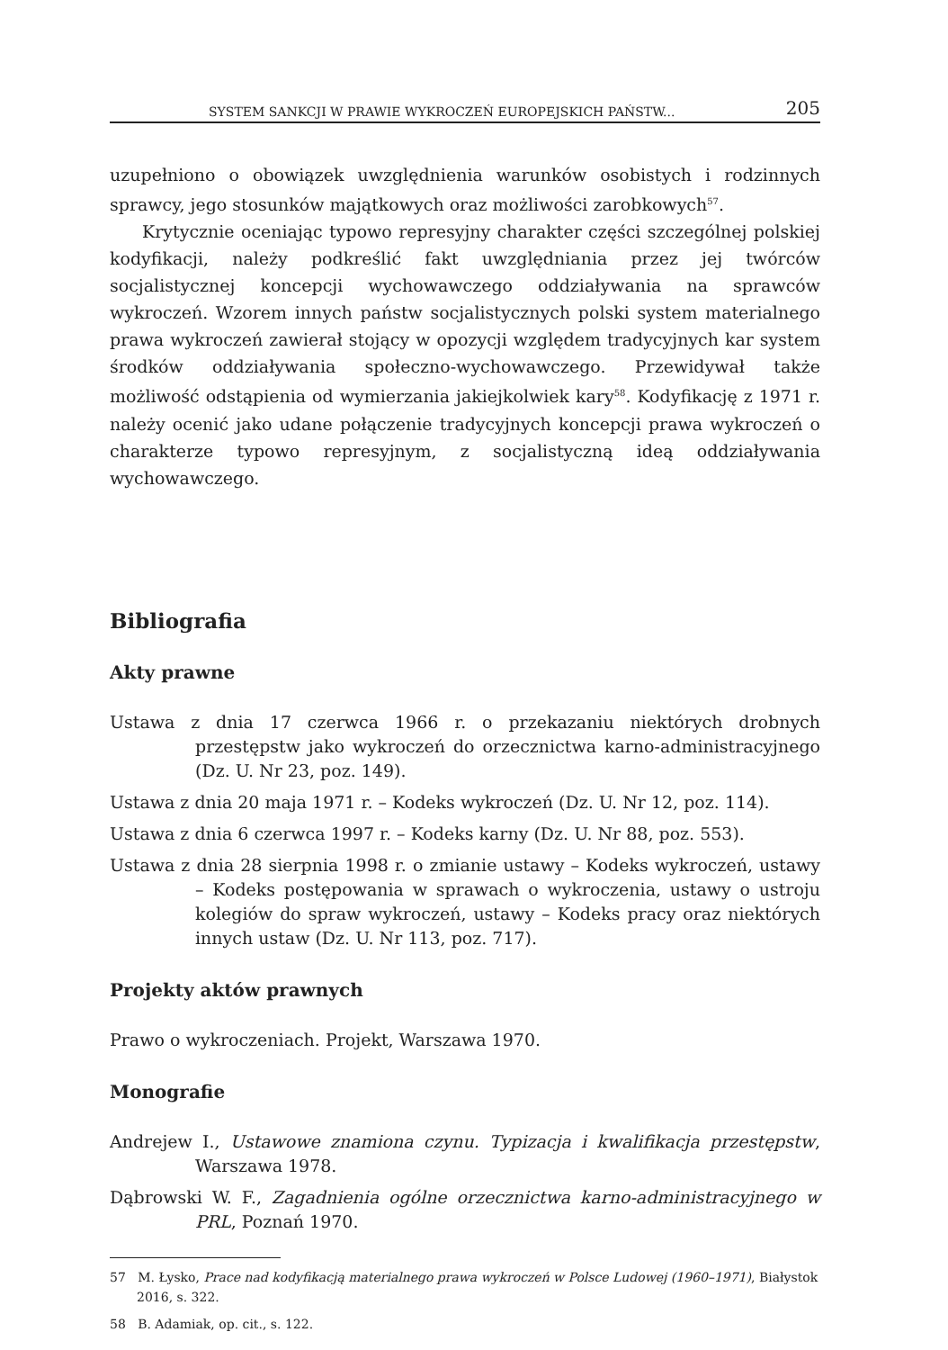SYSTEM SANKCJI W PRAWIE WYKROCZEŃ EUROPEJSKICH PAŃSTW... 205
uzupełniono o obowiązek uwzględnienia warunków osobistych i rodzinnych sprawcy, jego stosunków majątkowych oraz możliwości zarobkowych<sup>57</sup>.
Krytycznie oceniając typowo represyjny charakter części szczególnej polskiej kodyfikacji, należy podkreślić fakt uwzględniania przez jej twórców socjalistycznej koncepcji wychowawczego oddziaływania na sprawców wykroczeń. Wzorem innych państw socjalistycznych polski system materialnego prawa wykroczeń zawierał stojący w opozycji względem tradycyjnych kar system środków oddziaływania społeczno-wychowawczego. Przewidywał także możliwość odstąpienia od wymierzania jakiejkolwiek kary<sup>58</sup>. Kodyfikację z 1971 r. należy ocenić jako udane połączenie tradycyjnych koncepcji prawa wykroczeń o charakterze typowo represyjnym, z socjalistyczną ideą oddziaływania wychowawczego.
Bibliografia
Akty prawne
Ustawa z dnia 17 czerwca 1966 r. o przekazaniu niektórych drobnych przestępstw jako wykroczeń do orzecznictwa karno-administracyjnego (Dz. U. Nr 23, poz. 149).
Ustawa z dnia 20 maja 1971 r. – Kodeks wykroczeń (Dz. U. Nr 12, poz. 114).
Ustawa z dnia 6 czerwca 1997 r. – Kodeks karny (Dz. U. Nr 88, poz. 553).
Ustawa z dnia 28 sierpnia 1998 r. o zmianie ustawy – Kodeks wykroczeń, ustawy – Kodeks postępowania w sprawach o wykroczenia, ustawy o ustroju kolegiów do spraw wykroczeń, ustawy – Kodeks pracy oraz niektórych innych ustaw (Dz. U. Nr 113, poz. 717).
Projekty aktów prawnych
Prawo o wykroczeniach. Projekt, Warszawa 1970.
Monografie
Andrejew I., Ustawowe znamiona czynu. Typizacja i kwalifikacja przestępstw, Warszawa 1978.
Dąbrowski W. F., Zagadnienia ogólne orzecznictwa karno-administracyjnego w PRL, Poznań 1970.
57 M. Łysko, Prace nad kodyfikacją materialnego prawa wykroczeń w Polsce Ludowej (1960–1971), Białystok 2016, s. 322.
58 B. Adamiak, op. cit., s. 122.